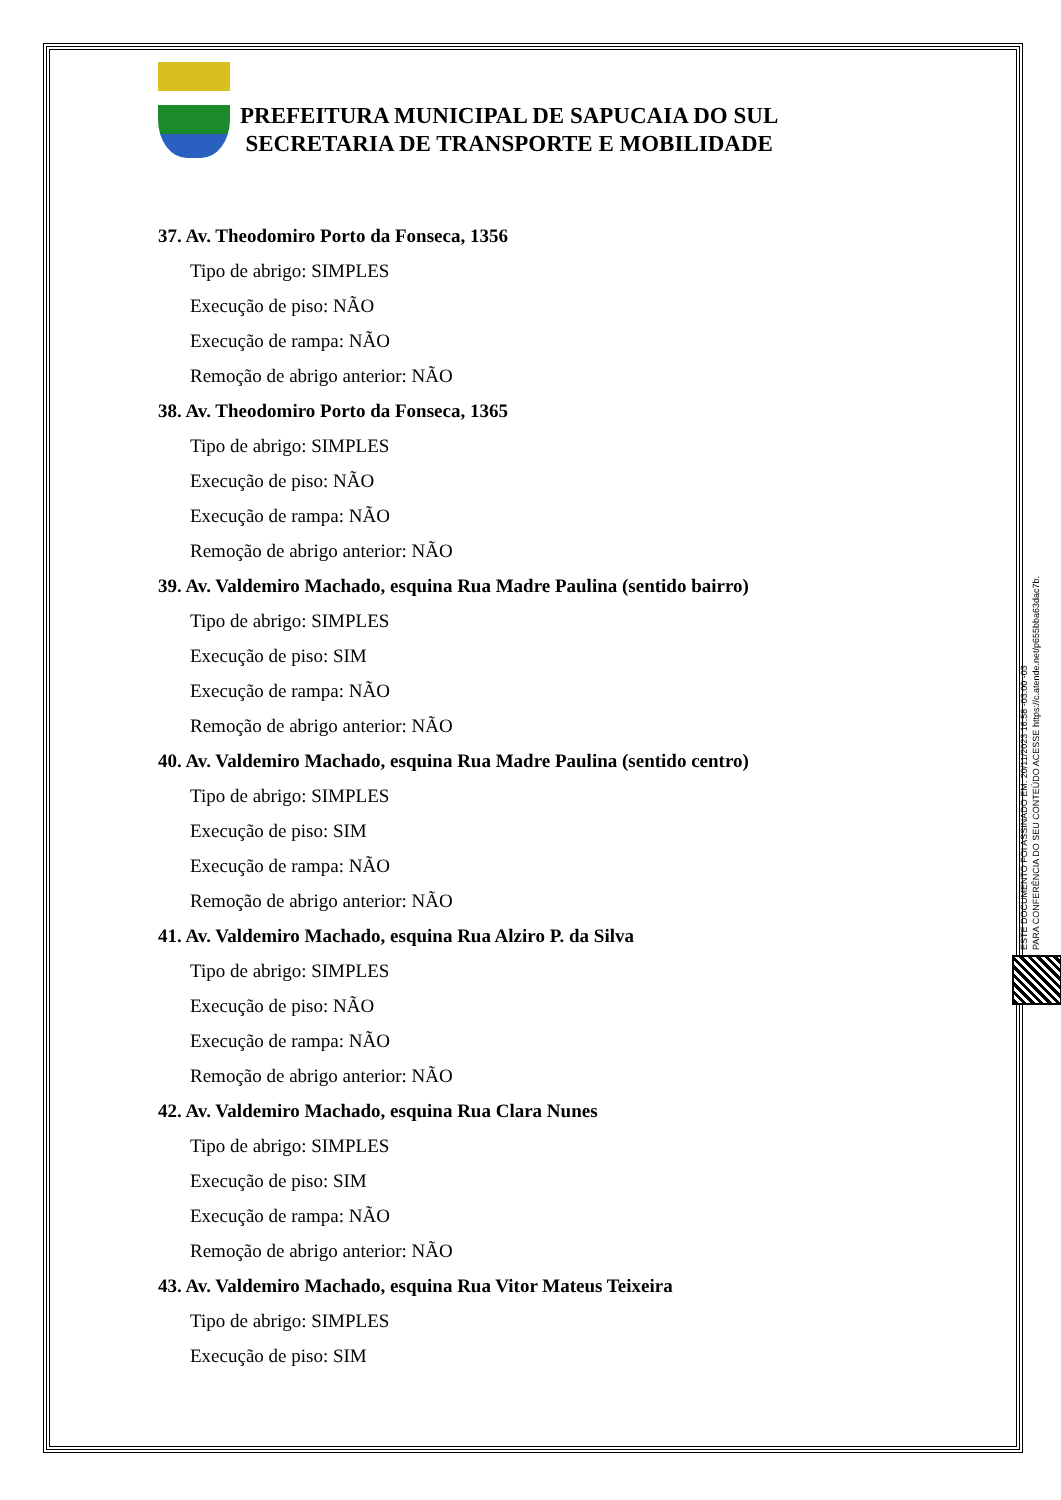PREFEITURA MUNICIPAL DE SAPUCAIA DO SUL
SECRETARIA DE TRANSPORTE E MOBILIDADE
37. Av. Theodomiro Porto da Fonseca, 1356
Tipo de abrigo: SIMPLES
Execução de piso: NÃO
Execução de rampa: NÃO
Remoção de abrigo anterior: NÃO
38. Av. Theodomiro Porto da Fonseca, 1365
Tipo de abrigo: SIMPLES
Execução de piso: NÃO
Execução de rampa: NÃO
Remoção de abrigo anterior: NÃO
39. Av. Valdemiro Machado, esquina Rua Madre Paulina (sentido bairro)
Tipo de abrigo: SIMPLES
Execução de piso: SIM
Execução de rampa: NÃO
Remoção de abrigo anterior: NÃO
40. Av. Valdemiro Machado, esquina Rua Madre Paulina (sentido centro)
Tipo de abrigo: SIMPLES
Execução de piso: SIM
Execução de rampa: NÃO
Remoção de abrigo anterior: NÃO
41. Av. Valdemiro Machado, esquina Rua Alziro P. da Silva
Tipo de abrigo: SIMPLES
Execução de piso: NÃO
Execução de rampa: NÃO
Remoção de abrigo anterior: NÃO
42. Av. Valdemiro Machado, esquina Rua Clara Nunes
Tipo de abrigo: SIMPLES
Execução de piso: SIM
Execução de rampa: NÃO
Remoção de abrigo anterior: NÃO
43. Av. Valdemiro Machado, esquina Rua Vitor Mateus Teixeira
Tipo de abrigo: SIMPLES
Execução de piso: SIM
ESTE DOCUMENTO FOI ASSINADO EM: 20/11/2023 16:58 -03:00 -03
PARA CONFERÊNCIA DO SEU CONTEÚDO ACESSE https://c.atende.net/p655bba63dac7b.